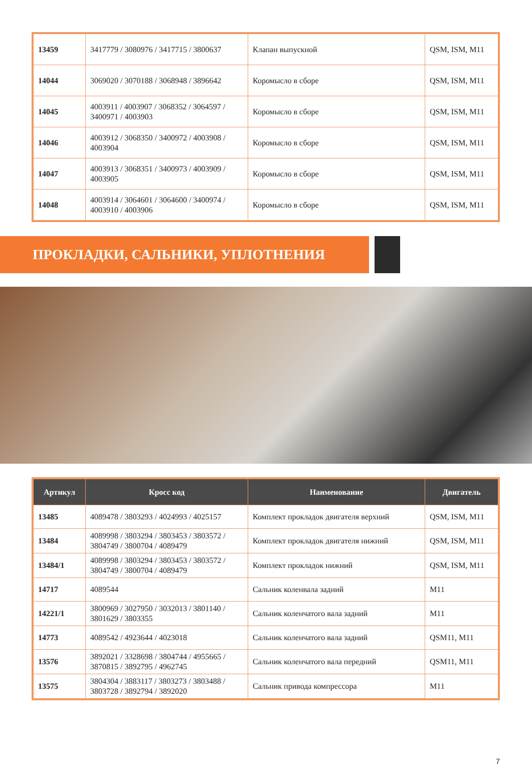| 13459 | 3417779 / 3080976 / 3417715 / 3800637 | Клапан выпускной | QSM, ISM, M11 |
| 14044 | 3069020 / 3070188 / 3068948 / 3896642 | Коромысло в сборе | QSM, ISM, M11 |
| 14045 | 4003911 / 4003907 / 3068352 / 3064597 / 3400971 / 4003903 | Коромысло в сборе | QSM, ISM, M11 |
| 14046 | 4003912 / 3068350 / 3400972 / 4003908 / 4003904 | Коромысло в сборе | QSM, ISM, M11 |
| 14047 | 4003913 / 3068351 / 3400973 / 4003909 / 4003905 | Коромысло в сборе | QSM, ISM, M11 |
| 14048 | 4003914 / 3064601 / 3064600 / 3400974 / 4003910 / 4003906 | Коромысло в сборе | QSM, ISM, M11 |
ПРОКЛАДКИ, САЛЬНИКИ, УПЛОТНЕНИЯ
| Артикул | Кросс код | Наименование | Двигатель |
| --- | --- | --- | --- |
| 13485 | 4089478 / 3803293 / 4024993 / 4025157 | Комплект прокладок двигателя верхний | QSM, ISM, M11 |
| 13484 | 4089998 / 3803294 / 3803453 / 3803572 / 3804749 / 3800704 / 4089479 | Комплект прокладок двигателя нижний | QSM, ISM, M11 |
| 13484/1 | 4089998 / 3803294 / 3803453 / 3803572 / 3804749 / 3800704 / 4089479 | Комплект прокладок нижний | QSM, ISM, M11 |
| 14717 | 4089544 | Сальник коленвала задний | M11 |
| 14221/1 | 3800969 / 3027950 / 3032013 / 3801140 / 3801629 / 3803355 | Сальник коленчатого вала задний | M11 |
| 14773 | 4089542 / 4923644 / 4023018 | Сальник коленчатого вала задний | QSM11, M11 |
| 13576 | 3892021 / 3328698 / 3804744 / 4955665 / 3870815 / 3892795 / 4962745 | Сальник коленчатого вала передний | QSM11, M11 |
| 13575 | 3804304 / 3883117 / 3803273 / 3803488 / 3803728 / 3892794 / 3892020 | Сальник привода компрессора | M11 |
7